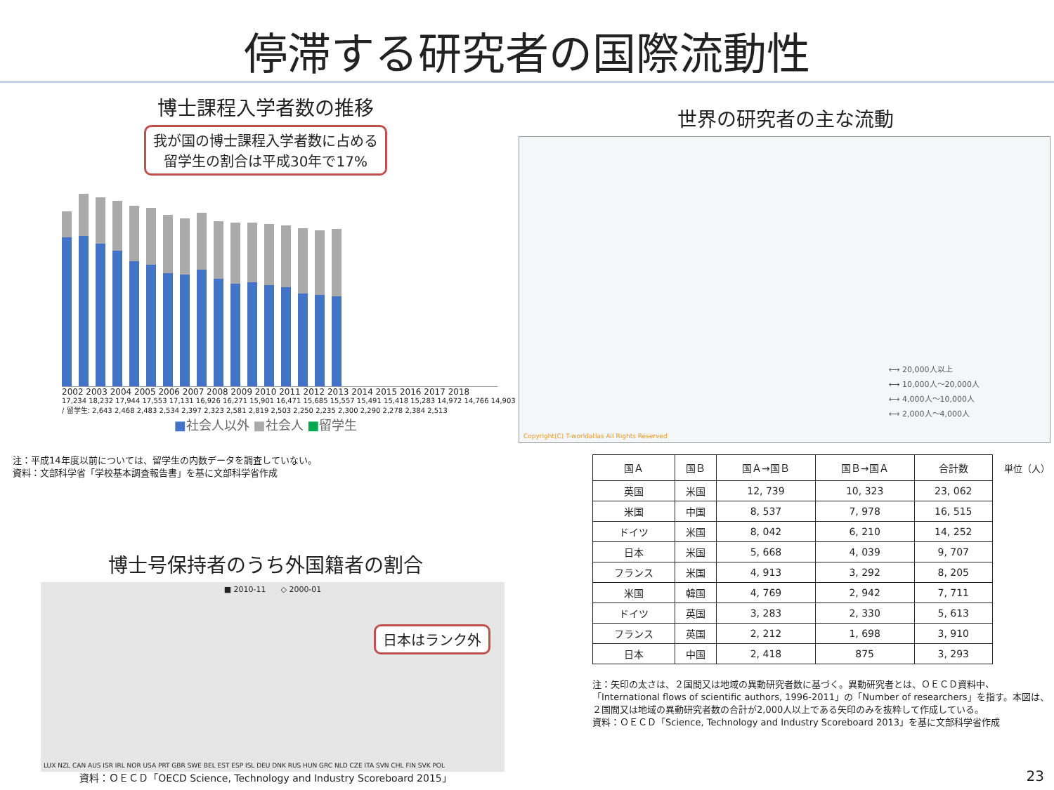停滞する研究者の国際流動性
博士課程入学者数の推移
我が国の博士課程入学者数に占める
留学生の割合は平成30年で17%
2002 2003 2004 2005 2006 2007 2008 2009 2010 2011 2012 2013 2014 2015 2016 2017 2018
17,234 18,232 17,944 17,553 17,131 16,926 16,271 15,901 16,471 15,685 15,557 15,491 15,418 15,283 14,972 14,766 14,903 / 留学生: 2,643 2,468 2,483 2,534 2,397 2,323 2,581 2,819 2,503 2,250 2,235 2,300 2,290 2,278 2,384 2,513
■社会人以外 ■社会人 ■留学生
注：平成14年度以前については、留学生の内数データを調査していない。
資料：文部科学省「学校基本調査報告書」を基に文部科学省作成
博士号保持者のうち外国籍者の割合
■ 2010-11 ◇ 2000-01
日本はランク外
LUX NZL CAN AUS ISR IRL NOR USA PRT GBR SWE BEL EST ESP ISL DEU DNK RUS HUN GRC NLD CZE ITA SVN CHL FIN SVK POL
資料：ＯＥＣＤ「OECD Science, Technology and Industry Scoreboard 2015」
世界の研究者の主な流動
⟷ 20,000人以上
⟷ 10,000人～20,000人
⟷ 4,000人～10,000人
⟷ 2,000人～4,000人
Copyright(C) T-worldatlas All Rights Reserved
| 国Ａ | 国Ｂ | 国Ａ→国Ｂ | 国Ｂ→国Ａ | 合計数 |
| --- | --- | --- | --- | --- |
| 英国 | 米国 | 12, 739 | 10, 323 | 23, 062 |
| 米国 | 中国 | 8, 537 | 7, 978 | 16, 515 |
| ドイツ | 米国 | 8, 042 | 6, 210 | 14, 252 |
| 日本 | 米国 | 5, 668 | 4, 039 | 9, 707 |
| フランス | 米国 | 4, 913 | 3, 292 | 8, 205 |
| 米国 | 韓国 | 4, 769 | 2, 942 | 7, 711 |
| ドイツ | 英国 | 3, 283 | 2, 330 | 5, 613 |
| フランス | 英国 | 2, 212 | 1, 698 | 3, 910 |
| 日本 | 中国 | 2, 418 | 875 | 3, 293 |
単位（人）
注：矢印の太さは、２国間又は地域の異動研究者数に基づく。異動研究者とは、ＯＥＣＤ資料中、「International flows of scientific authors, 1996-2011」の「Number of researchers」を指す。本図は、２国間又は地域の異動研究者数の合計が2,000人以上である矢印のみを抜粋して作成している。
資料：ＯＥＣＤ「Science, Technology and Industry Scoreboard 2013」を基に文部科学省作成
23